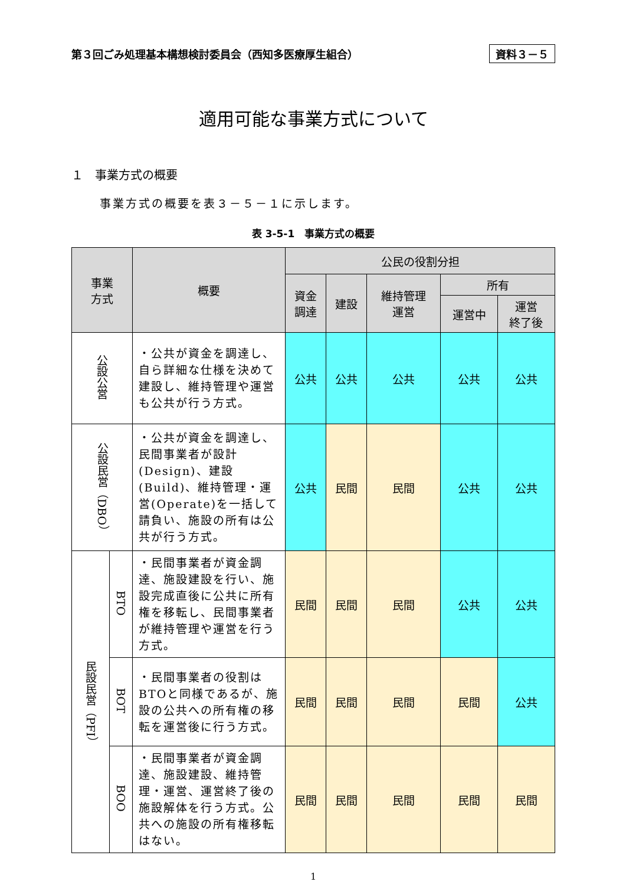第３回ごみ処理基本構想検討委員会（西知多医療厚生組合） 資料３－５
適用可能な事業方式について
１　事業方式の概要
事業方式の概要を表３－５－１に示します。
表 3-5-1　事業方式の概要
| 事業 方式 | | 概要 | 公民の役割分担 | | | | |
| --- | --- | --- | --- | --- | --- | --- | --- |
| | | | 資金 調達 | 建設 | 維持管理 運営 | 所有 | |
| | | | | | | 運営中 | 運営 終了後 |
| 公設公営 | | ・公共が資金を調達し、自ら詳細な仕様を決めて建設し、維持管理や運営も公共が行う方式。 | 公共 | 公共 | 公共 | 公共 | 公共 |
| 公設民営（DBO） | | ・公共が資金を調達し、民間事業者が設計(Design)、建設(Build)、維持管理・運営(Operate)を一括して請負い、施設の所有は公共が行う方式。 | 公共 | 民間 | 民間 | 公共 | 公共 |
| 民設民営（PFI） | BTO | ・民間事業者が資金調達、施設建設を行い、施設完成直後に公共に所有権を移転し、民間事業者が維持管理や運営を行う方式。 | 民間 | 民間 | 民間 | 公共 | 公共 |
| | BOT | ・民間事業者の役割はBTOと同様であるが、施設の公共への所有権の移転を運営後に行う方式。 | 民間 | 民間 | 民間 | 民間 | 公共 |
| | BOO | ・民間事業者が資金調達、施設建設、維持管理・運営、運営終了後の施設解体を行う方式。公共への施設の所有権移転はない。 | 民間 | 民間 | 民間 | 民間 | 民間 |
1